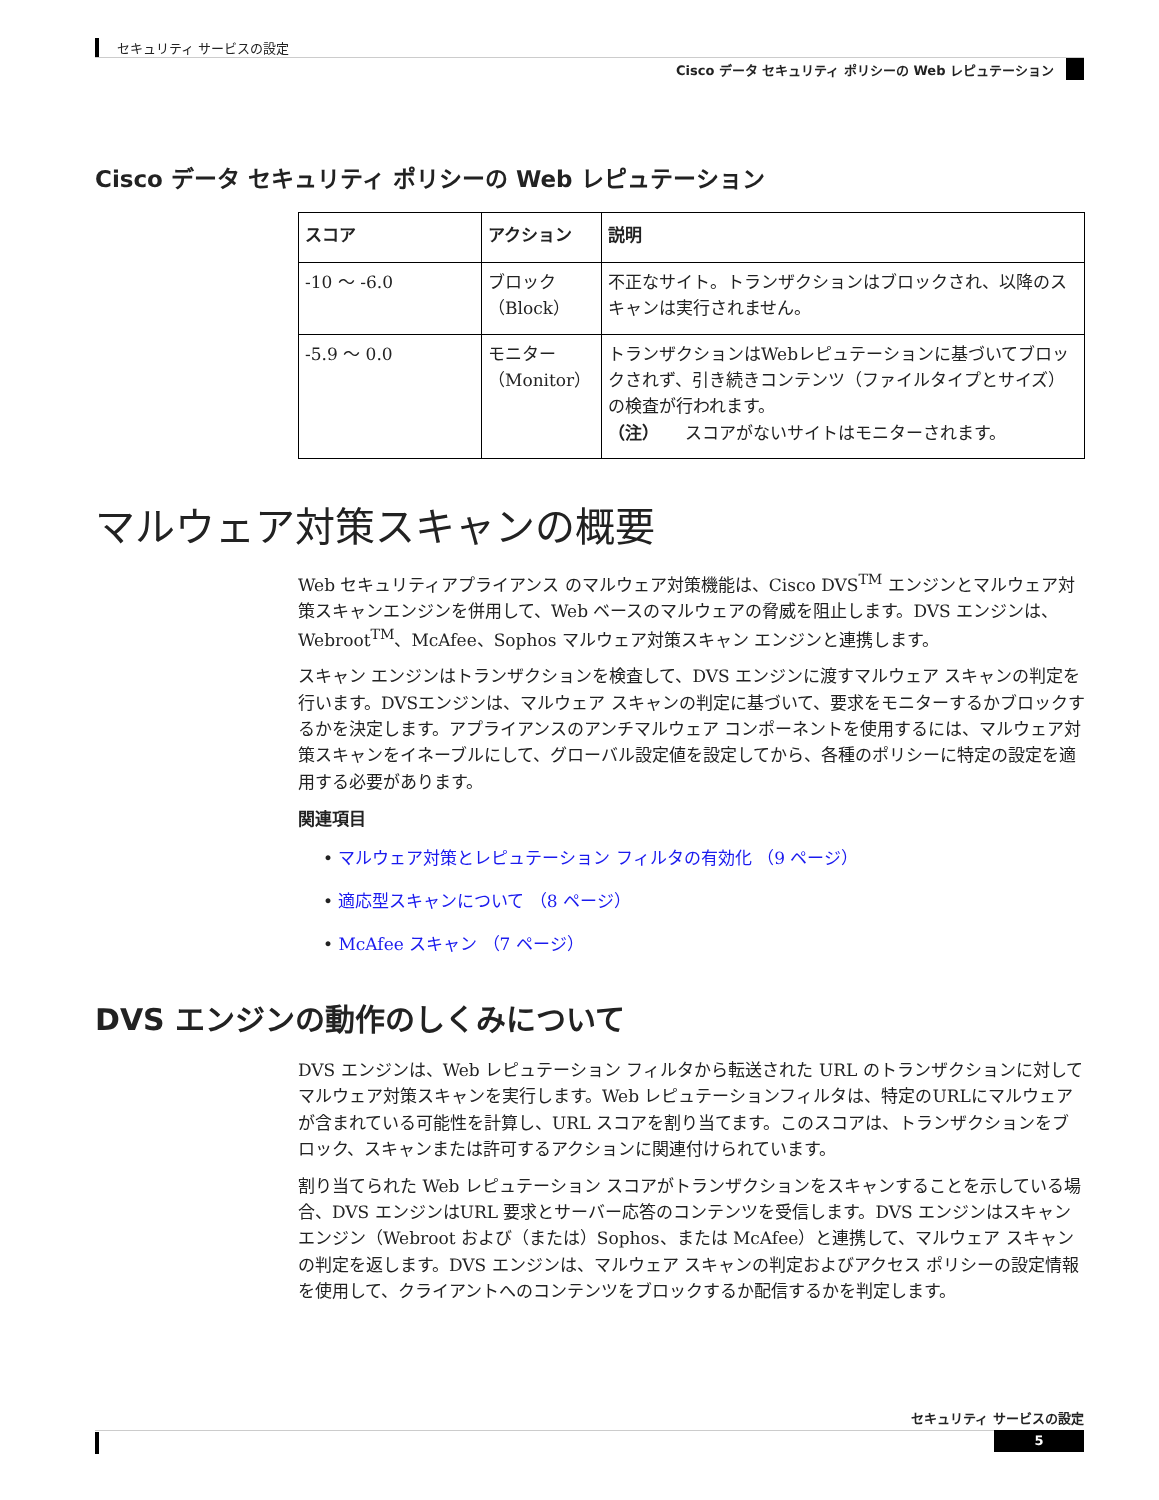セキュリティ サービスの設定
Cisco データ セキュリティ ポリシーの Web レピュテーション
Cisco データ セキュリティ ポリシーの Web レピュテーション
| スコア | アクション | 説明 |
| --- | --- | --- |
| -10 ～ -6.0 | ブロック（Block） | 不正なサイト。トランザクションはブロックされ、以降のスキャンは実行されません。 |
| -5.9 ～ 0.0 | モニター（Monitor） | トランザクションはWebレピュテーションに基づいてブロックされず、引き続きコンテンツ（ファイルタイプとサイズ）の検査が行われます。 （注） スコアがないサイトはモニターされます。 |
マルウェア対策スキャンの概要
Web セキュリティアプライアンス のマルウェア対策機能は、Cisco DVS<sup>TM</sup> エンジンとマルウェア対策スキャンエンジンを併用して、Web ベースのマルウェアの脅威を阻止します。DVS エンジンは、Webroot<sup>TM</sup>、McAfee、Sophos マルウェア対策スキャン エンジンと連携します。
スキャン エンジンはトランザクションを検査して、DVS エンジンに渡すマルウェア スキャンの判定を行います。DVSエンジンは、マルウェア スキャンの判定に基づいて、要求をモニターするかブロックするかを決定します。アプライアンスのアンチマルウェア コンポーネントを使用するには、マルウェア対策スキャンをイネーブルにして、グローバル設定値を設定してから、各種のポリシーに特定の設定を適用する必要があります。
関連項目
• マルウェア対策とレピュテーション フィルタの有効化 （9 ページ）
• 適応型スキャンについて （8 ページ）
• McAfee スキャン （7 ページ）
DVS エンジンの動作のしくみについて
DVS エンジンは、Web レピュテーション フィルタから転送された URL のトランザクションに対してマルウェア対策スキャンを実行します。Web レピュテーションフィルタは、特定のURLにマルウェアが含まれている可能性を計算し、URL スコアを割り当てます。このスコアは、トランザクションをブロック、スキャンまたは許可するアクションに関連付けられています。
割り当てられた Web レピュテーション スコアがトランザクションをスキャンすることを示している場合、DVS エンジンはURL 要求とサーバー応答のコンテンツを受信します。DVS エンジンはスキャン エンジン（Webroot および（または）Sophos、または McAfee）と連携して、マルウェア スキャンの判定を返します。DVS エンジンは、マルウェア スキャンの判定およびアクセス ポリシーの設定情報を使用して、クライアントへのコンテンツをブロックするか配信するかを判定します。
セキュリティ サービスの設定
5